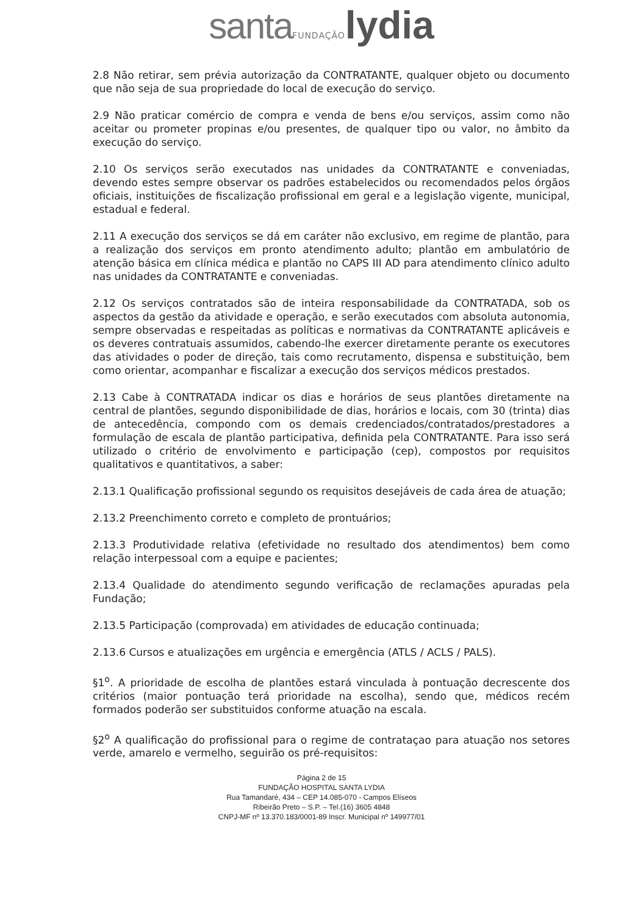santa FUNDAÇÃO lydia
2.8 Não retirar, sem prévia autorização da CONTRATANTE, qualquer objeto ou documento que não seja de sua propriedade do local de execução do serviço.
2.9 Não praticar comércio de compra e venda de bens e/ou serviços, assim como não aceitar ou prometer propinas e/ou presentes, de qualquer tipo ou valor, no âmbito da execução do serviço.
2.10 Os serviços serão executados nas unidades da CONTRATANTE e conveniadas, devendo estes sempre observar os padrões estabelecidos ou recomendados pelos órgãos oficiais, instituições de fiscalização profissional em geral e a legislação vigente, municipal, estadual e federal.
2.11 A execução dos serviços se dá em caráter não exclusivo, em regime de plantão, para a realização dos serviços em pronto atendimento adulto; plantão em ambulatório de atenção básica em clínica médica e plantão no CAPS III AD para atendimento clínico adulto nas unidades da CONTRATANTE e conveniadas.
2.12 Os serviços contratados são de inteira responsabilidade da CONTRATADA, sob os aspectos da gestão da atividade e operação, e serão executados com absoluta autonomia, sempre observadas e respeitadas as políticas e normativas da CONTRATANTE aplicáveis e os deveres contratuais assumidos, cabendo-lhe exercer diretamente perante os executores das atividades o poder de direção, tais como recrutamento, dispensa e substituição, bem como orientar, acompanhar e fiscalizar a execução dos serviços médicos prestados.
2.13 Cabe à CONTRATADA indicar os dias e horários de seus plantões diretamente na central de plantões, segundo disponibilidade de dias, horários e locais, com 30 (trinta) dias de antecedência, compondo com os demais credenciados/contratados/prestadores a formulação de escala de plantão participativa, definida pela CONTRATANTE. Para isso será utilizado o critério de envolvimento e participação (cep), compostos por requisitos qualitativos e quantitativos, a saber:
2.13.1 Qualificação profissional segundo os requisitos desejáveis de cada área de atuação;
2.13.2 Preenchimento correto e completo de prontuários;
2.13.3 Produtividade relativa (efetividade no resultado dos atendimentos) bem como relação interpessoal com a equipe e pacientes;
2.13.4 Qualidade do atendimento segundo verificação de reclamações apuradas pela Fundação;
2.13.5 Participação (comprovada) em atividades de educação continuada;
2.13.6 Cursos e atualizações em urgência e emergência (ATLS / ACLS / PALS).
§1<sup>o</sup>. A prioridade de escolha de plantões estará vinculada à pontuação decrescente dos critérios (maior pontuação terá prioridade na escolha), sendo que, médicos recém formados poderão ser substituidos conforme atuação na escala.
§2<sup>o</sup> A qualificação do profissional para o regime de contrataçao para atuação nos setores verde, amarelo e vermelho, seguirão os pré-requisitos:
Página 2 de 15
FUNDAÇÃO HOSPITAL SANTA LYDIA
Rua Tamandaré, 434 – CEP 14.085-070 - Campos Elíseos
Ribeirão Preto – S.P. – Tel.(16) 3605 4848
CNPJ-MF nº 13.370.183/0001-89 Inscr. Municipal nº 149977/01